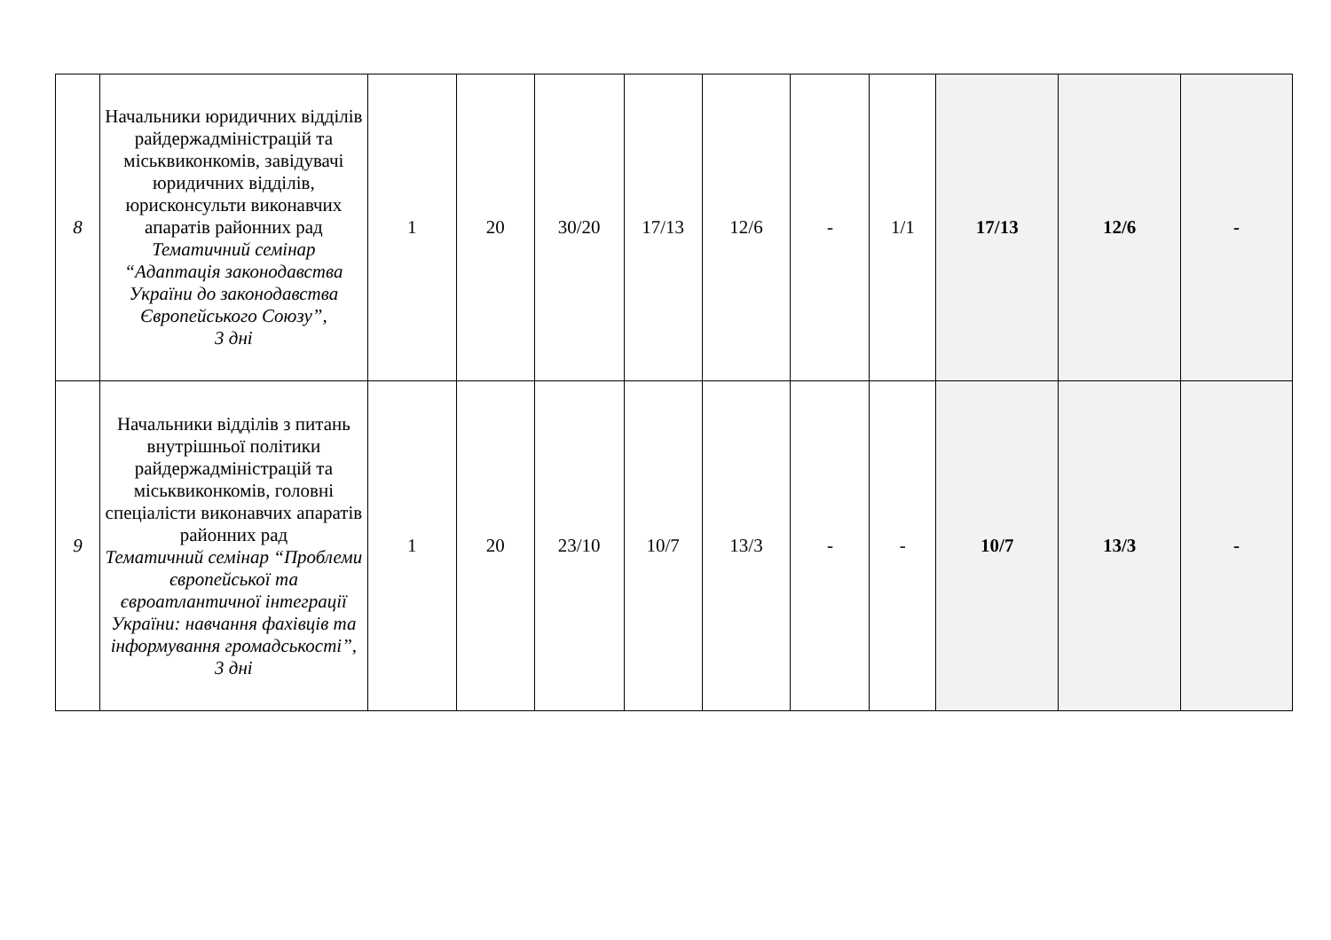| 8 | Начальники юридичних відділів райдержадміністрацій та міськвиконкомів, завідувачі юридичних відділів, юрисконсульти виконавчих апаратів районних рад Тематичний семінар “Адаптація законодавства України до законодавства Європейського Союзу”, 3 дні | 1 | 20 | 30/20 | 17/13 | 12/6 | - | 1/1 | 17/13 | 12/6 | - |
| 9 | Начальники відділів з питань внутрішньої політики райдержадміністрацій та міськвиконкомів, головні спеціалісти виконавчих апаратів районних рад Тематичний семінар “Проблеми європейської та євроатлантичної інтеграції України: навчання фахівців та інформування громадськості”, 3 дні | 1 | 20 | 23/10 | 10/7 | 13/3 | - | - | 10/7 | 13/3 | - |